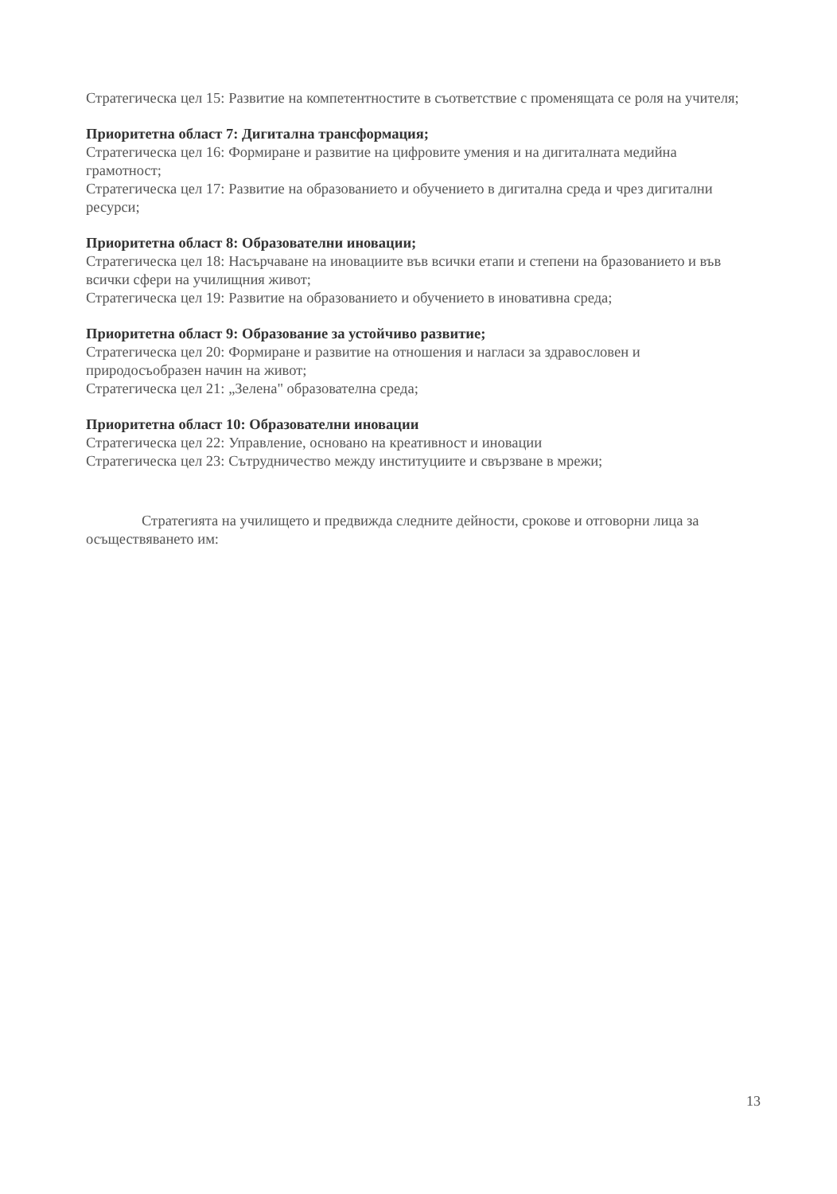Стратегическа цел 15: Развитие на компетентностите в съответствие с променящата се роля на учителя;
Приоритетна област 7: Дигитална трансформация;
Стратегическа цел 16: Формиране и развитие на цифровите умения и на дигиталната медийна грамотност;
Стратегическа цел 17: Развитие на образованието и обучението в дигитална среда и чрез дигитални ресурси;
Приоритетна област 8: Образователни иновации;
Стратегическа цел 18: Насърчаване на иновациите във всички етапи и степени на бразованието и във всички сфери на училищния живот;
Стратегическа цел 19: Развитие на образованието и обучението в иновативна среда;
Приоритетна област 9: Образование за устойчиво развитие;
Стратегическа цел 20: Формиране и развитие на отношения и нагласи за здравословен и природосъобразен начин на живот;
Стратегическа цел 21: „Зелена" образователна среда;
Приоритетна област 10: Образователни иновации
Стратегическа цел 22: Управление, основано на креативност и иновации
Стратегическа цел 23: Сътрудничество между институциите и свързване в мрежи;
Стратегията на училището и предвижда следните дейности, срокове и отговорни лица за осъществяването им:
13